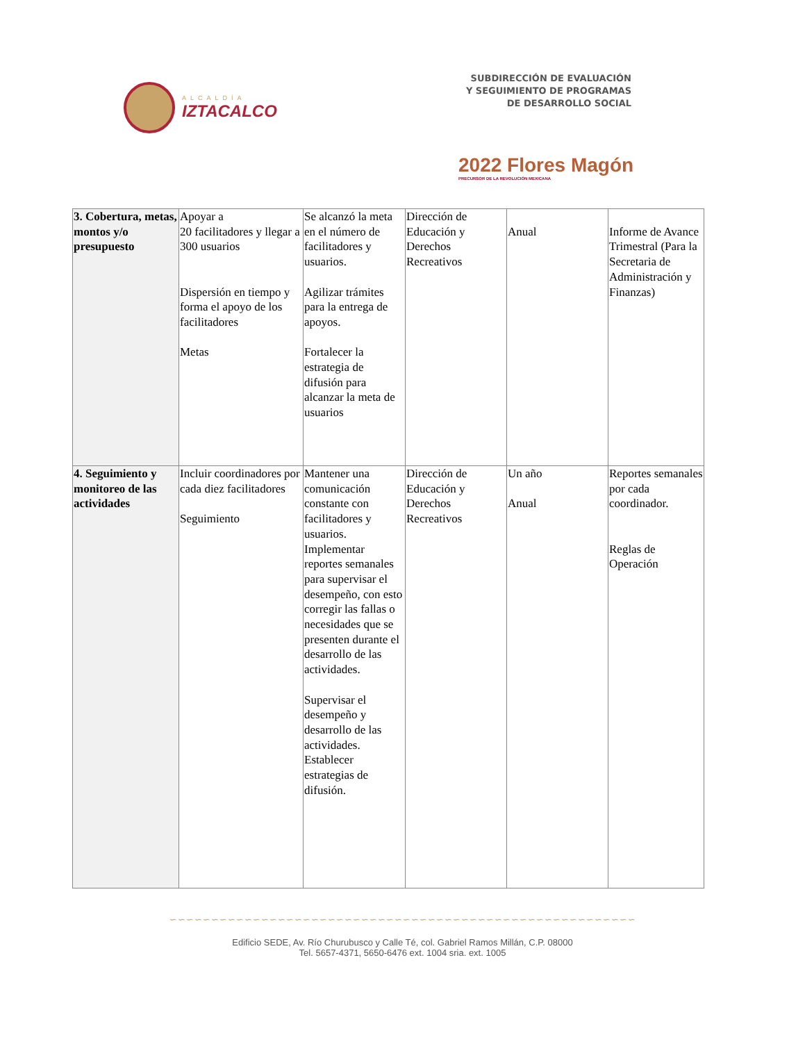ALCALDÍA
IZTACALCO
SUBDIRECCIÓN DE EVALUACIÓN
Y SEGUIMIENTO DE PROGRAMAS
DE DESARROLLO SOCIAL
2022 Flores Magón
PRECURSOR DE LA REVOLUCIÓN MEXICANA
| 3. Cobertura, metas, montos y/o presupuesto | Apoyar a 20 facilitadores y llegar a 300 usuarios Dispersión en tiempo y forma el apoyo de los facilitadores Metas | Se alcanzó la meta en el número de facilitadores y usuarios. Agilizar trámites para la entrega de apoyos. Fortalecer la estrategia de difusión para alcanzar la meta de usuarios | Dirección de Educación y Derechos Recreativos | Anual | Informe de Avance Trimestral (Para la Secretaria de Administración y Finanzas) |
| 4. Seguimiento y monitoreo de las actividades | Incluir coordinadores por cada diez facilitadores Seguimiento | Mantener una comunicación constante con facilitadores y usuarios. Implementar reportes semanales para supervisar el desempeño, con esto corregir las fallas o necesidades que se presenten durante el desarrollo de las actividades. Supervisar el desempeño y desarrollo de las actividades. Establecer estrategias de difusión. | Dirección de Educación y Derechos Recreativos | Un año Anual | Reportes semanales por cada coordinador. Reglas de Operación |
∽∽∽∽∽∽∽∽∽∽∽∽∽∽∽∽∽∽∽∽∽∽∽∽∽∽∽∽∽∽∽∽∽∽∽∽∽∽∽∽∽∽∽∽∽∽∽∽∽∽∽∽∽∽∽∽
Edificio SEDE, Av. Río Churubusco y Calle Té, col. Gabriel Ramos Millán, C.P. 08000
Tel. 5657-4371, 5650-6476 ext. 1004 sria. ext. 1005